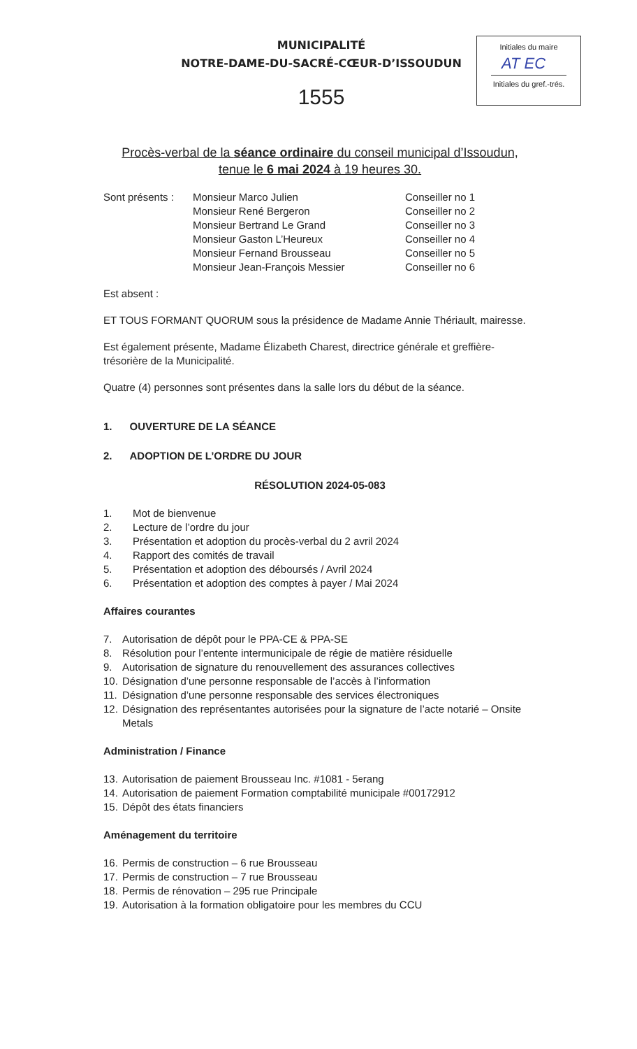MUNICIPALITÉ
NOTRE-DAME-DU-SACRÉ-CŒUR-D’ISSOUDUN
1555
Initiales du maire
Initiales du gref.-trés.
AT EC
Procès-verbal de la séance ordinaire du conseil municipal d’Issoudun,
tenue le 6 mai 2024 à 19 heures 30.
| Sont présents : | Monsieur Marco Julien | Conseiller no 1 |
| | Monsieur René Bergeron | Conseiller no 2 |
| | Monsieur Bertrand Le Grand | Conseiller no 3 |
| | Monsieur Gaston L’Heureux | Conseiller no 4 |
| | Monsieur Fernand Brousseau | Conseiller no 5 |
| | Monsieur Jean-François Messier | Conseiller no 6 |
Est absent :
ET TOUS FORMANT QUORUM sous la présidence de Madame Annie Thériault, mairesse.
Est également présente, Madame Élizabeth Charest, directrice générale et greffière-trésorière de la Municipalité.
Quatre (4) personnes sont présentes dans la salle lors du début de la séance.
1. OUVERTURE DE LA SÉANCE
2. ADOPTION DE L’ORDRE DU JOUR
RÉSOLUTION 2024-05-083
1. Mot de bienvenue
2. Lecture de l’ordre du jour
3. Présentation et adoption du procès-verbal du 2 avril 2024
4. Rapport des comités de travail
5. Présentation et adoption des déboursés / Avril 2024
6. Présentation et adoption des comptes à payer / Mai 2024
Affaires courantes
7. Autorisation de dépôt pour le PPA-CE & PPA-SE
8. Résolution pour l’entente intermunicipale de régie de matière résiduelle
9. Autorisation de signature du renouvellement des assurances collectives
10. Désignation d’une personne responsable de l’accès à l’information
11. Désignation d’une personne responsable des services électroniques
12. Désignation des représentantes autorisées pour la signature de l’acte notarié – Onsite Metals
Administration / Finance
13. Autorisation de paiement Brousseau Inc. #1081 - 5<sup>e</sup> rang
14. Autorisation de paiement Formation comptabilité municipale #00172912
15. Dépôt des états financiers
Aménagement du territoire
16. Permis de construction – 6 rue Brousseau
17. Permis de construction – 7 rue Brousseau
18. Permis de rénovation – 295 rue Principale
19. Autorisation à la formation obligatoire pour les membres du CCU